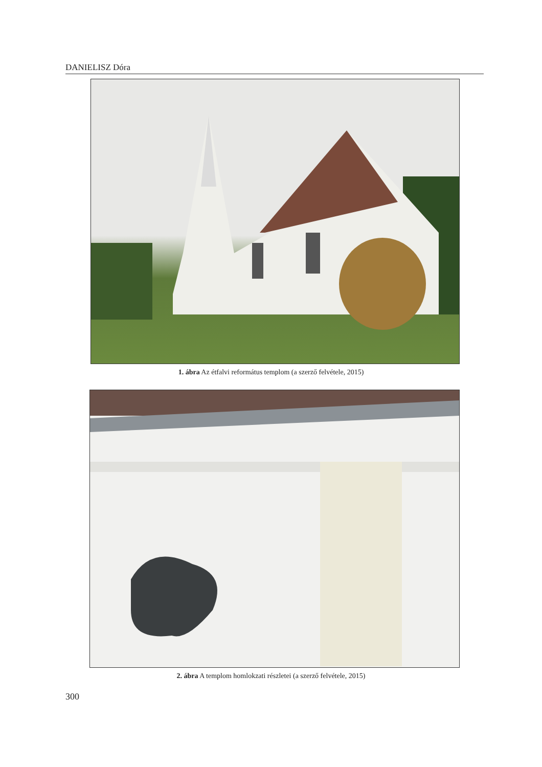DANIELISZ Dóra
1. ábra Az étfalvi református templom (a szerző felvétele, 2015)
2. ábra A templom homlokzati részletei (a szerző felvétele, 2015)
300